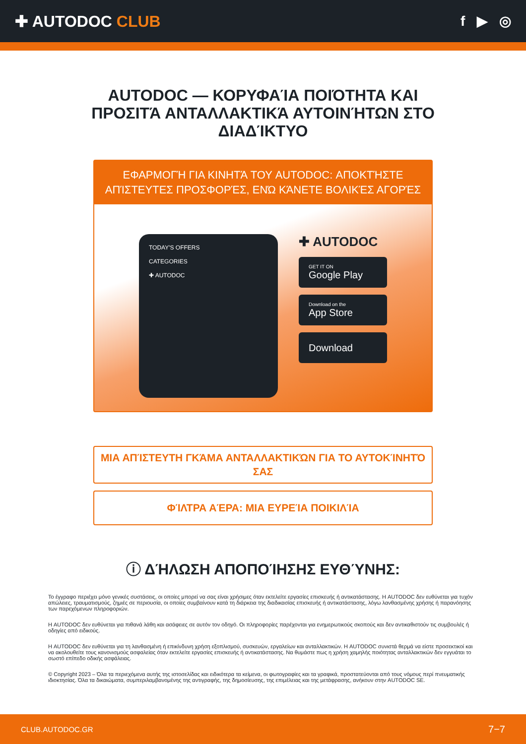✚ AUTODOC CLUB f ▶ ◎
AUTODOC — ΚΟΡΥΦΑΊΑ ΠΟΙΌΤΗΤΑ ΚΑΙ ΠΡΟΣΙΤΆ ΑΝΤΑΛΛΑΚΤΙΚΆ ΑΥΤΟΙΝΉΤΩΝ ΣΤΟ ΔΙΑΔΊΚΤΥΟ
ΕΦΑΡΜΟΓΉ ΓΙΑ ΚΙΝΗΤΆ ΤΟΥ AUTODOC: ΑΠΟΚΤΉΣΤΕ ΑΠΊΣΤΕΥΤΕΣ ΠΡΟΣΦΟΡΈΣ, ΕΝΏ ΚΆΝΕΤΕ ΒΟΛΙΚΈΣ ΑΓΟΡΈΣ
TODAY'S OFFERS
CATEGORIES
✚ AUTODOC
✚ AUTODOC
GET IT ON
Google Play
Download on the
App Store
Download
ΜΙΑ ΑΠΊΣΤΕΥΤΗ ΓΚΆΜΑ ΑΝΤΑΛΛΑΚΤΙΚΏΝ ΓΙΑ ΤΟ ΑΥΤΟΚΊΝΗΤΌ ΣΑΣ
ΦΊΛΤΡΑ ΑΈΡΑ: ΜΙΑ ΕΥΡΕΊΑ ΠΟΙΚΙΛΊΑ
ⓘ ΔΉΛΩΣΗ ΑΠΟΠΟΊΗΣΗΣ ΕΥΘΎΝΗΣ:
Το έγγραφο περιέχει μόνο γενικές συστάσεις, οι οποίες μπορεί να σας είναι χρήσιμες όταν εκτελείτε εργασίες επισκευής ή αντικατάστασης. Η AUTODOC δεν ευθύνεται για τυχόν απώλειες, τραυματισμούς, ζημιές σε περιουσία, οι οποίες συμβαίνουν κατά τη διάρκεια της διαδικασίας επισκευής ή αντικατάστασης, λόγω λανθασμένης χρήσης ή παρανόησης των παρεχόμενων πληροφοριών.
Η AUTODOC δεν ευθύνεται για πιθανά λάθη και ασάφειες σε αυτόν τον οδηγό. Οι πληροφορίες παρέχονται για ενημερωτικούς σκοπούς και δεν αντικαθιστούν τις συμβουλές ή οδηγίες από ειδικούς.
Η AUTODOC δεν ευθύνεται για τη λανθασμένη ή επικίνδυνη χρήση εξοπλισμού, συσκευών, εργαλείων και ανταλλακτικών. Η AUTODOC συνιστά θερμά να είστε προσεκτικοί και να ακολουθείτε τους κανονισμούς ασφαλείας όταν εκτελείτε εργασίες επισκευής ή αντικατάστασης. Να θυμάστε πως η χρήση χαμηλής ποιότητας ανταλλακτικών δεν εγγυάται το σωστό επίπεδο οδικής ασφάλειας.
© Copyright 2023 – Όλα τα περιεχόμενα αυτής της ιστοσελίδας και ειδικότερα τα κείμενα, οι φωτογραφίες και τα γραφικά, προστατεύονται από τους νόμους περί πνευματικής ιδιοκτησίας. Όλα τα δικαιώματα, συμπεριλαμβανομένης της αντιγραφής, της δημοσίευσης, της επιμέλειας και της μετάφρασης, ανήκουν στην AUTODOC SE.
CLUB.AUTODOC.GR 7−7